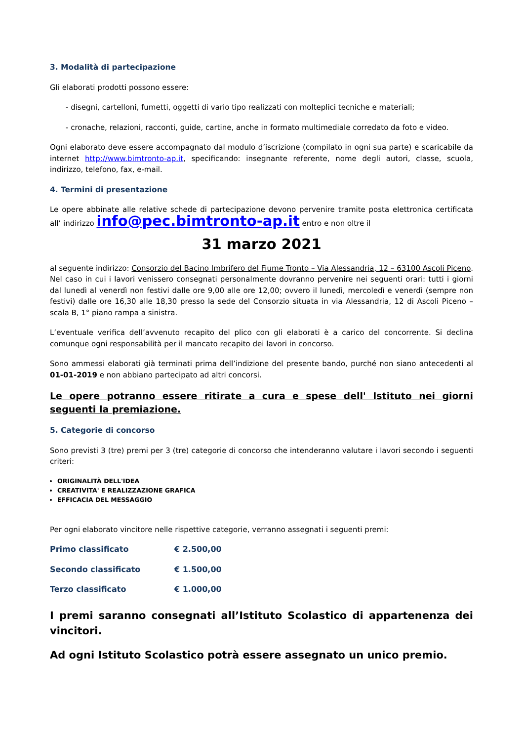3. Modalità di partecipazione
Gli elaborati prodotti possono essere:
- disegni, cartelloni, fumetti, oggetti di vario tipo realizzati con molteplici tecniche e materiali;
- cronache, relazioni, racconti, guide, cartine, anche in formato multimediale corredato da foto e video.
Ogni elaborato deve essere accompagnato dal modulo d’iscrizione (compilato in ogni sua parte) e scaricabile da internet http://www.bimtronto-ap.it, specificando: insegnante referente, nome degli autori, classe, scuola, indirizzo, telefono, fax, e-mail.
4. Termini di presentazione
Le opere abbinate alle relative schede di partecipazione devono pervenire tramite posta elettronica certificata all’ indirizzo info@pec.bimtronto-ap.it entro e non oltre il
31 marzo 2021
al seguente indirizzo: Consorzio del Bacino Imbrifero del Fiume Tronto – Via Alessandria, 12 – 63100 Ascoli Piceno. Nel caso in cui i lavori venissero consegnati personalmente dovranno pervenire nei seguenti orari: tutti i giorni dal lunedì al venerdì non festivi dalle ore 9,00 alle ore 12,00; ovvero il lunedì, mercoledì e venerdì (sempre non festivi) dalle ore 16,30 alle 18,30 presso la sede del Consorzio situata in via Alessandria, 12 di Ascoli Piceno – scala B, 1° piano rampa a sinistra.
L’eventuale verifica dell’avvenuto recapito del plico con gli elaborati è a carico del concorrente. Si declina comunque ogni responsabilità per il mancato recapito dei lavori in concorso.
Sono ammessi elaborati già terminati prima dell’indizione del presente bando, purché non siano antecedenti al 01-01-2019 e non abbiano partecipato ad altri concorsi.
Le opere potranno essere ritirate a cura e spese dell' Istituto nei giorni seguenti la premiazione.
5. Categorie di concorso
Sono previsti 3 (tre) premi per 3 (tre) categorie di concorso che intenderanno valutare i lavori secondo i seguenti criteri:
ORIGINALITÀ DELL'IDEA
CREATIVITA' E REALIZZAZIONE GRAFICA
EFFICACIA DEL MESSAGGIO
Per ogni elaborato vincitore nelle rispettive categorie, verranno assegnati i seguenti premi:
| Primo classificato | € 2.500,00 |
| Secondo classificato | € 1.500,00 |
| Terzo classificato | € 1.000,00 |
I premi saranno consegnati all’Istituto Scolastico di appartenenza dei vincitori.
Ad ogni Istituto Scolastico potrà essere assegnato un unico premio.